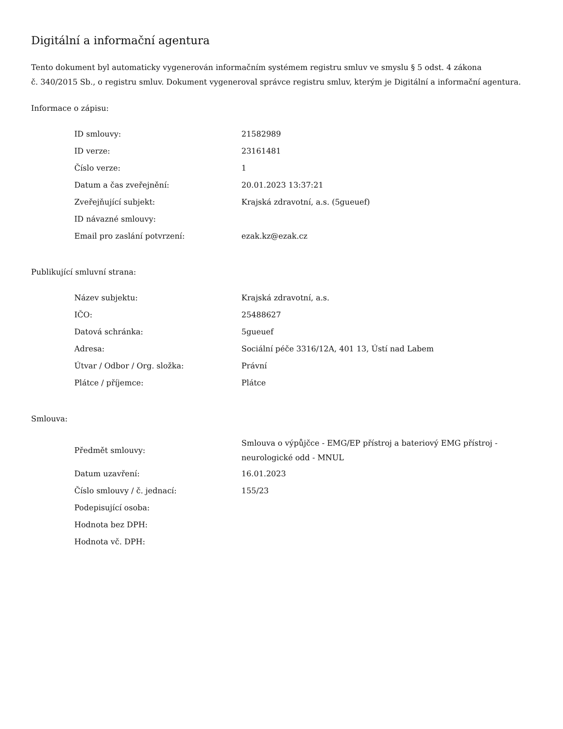Digitální a informační agentura
Tento dokument byl automaticky vygenerován informačním systémem registru smluv ve smyslu § 5 odst. 4 zákona
č. 340/2015 Sb., o registru smluv. Dokument vygeneroval správce registru smluv, kterým je Digitální a informační agentura.
Informace o zápisu:
| ID smlouvy: | 21582989 |
| ID verze: | 23161481 |
| Číslo verze: | 1 |
| Datum a čas zveřejnění: | 20.01.2023 13:37:21 |
| Zveřejňující subjekt: | Krajská zdravotní, a.s. (5gueuef) |
| ID návazné smlouvy: | |
| Email pro zaslání potvrzení: | ezak.kz@ezak.cz |
Publikující smluvní strana:
| Název subjektu: | Krajská zdravotní, a.s. |
| IČO: | 25488627 |
| Datová schránka: | 5gueuef |
| Adresa: | Sociální péče 3316/12A, 401 13, Ústí nad Labem |
| Útvar / Odbor / Org. složka: | Právní |
| Plátce / příjemce: | Plátce |
Smlouva:
| Předmět smlouvy: | Smlouva o výpůjčce - EMG/EP přístroj a bateriový EMG přístroj - neurologické odd - MNUL |
| Datum uzavření: | 16.01.2023 |
| Číslo smlouvy / č. jednací: | 155/23 |
| Podepisující osoba: | |
| Hodnota bez DPH: | |
| Hodnota vč. DPH: | |